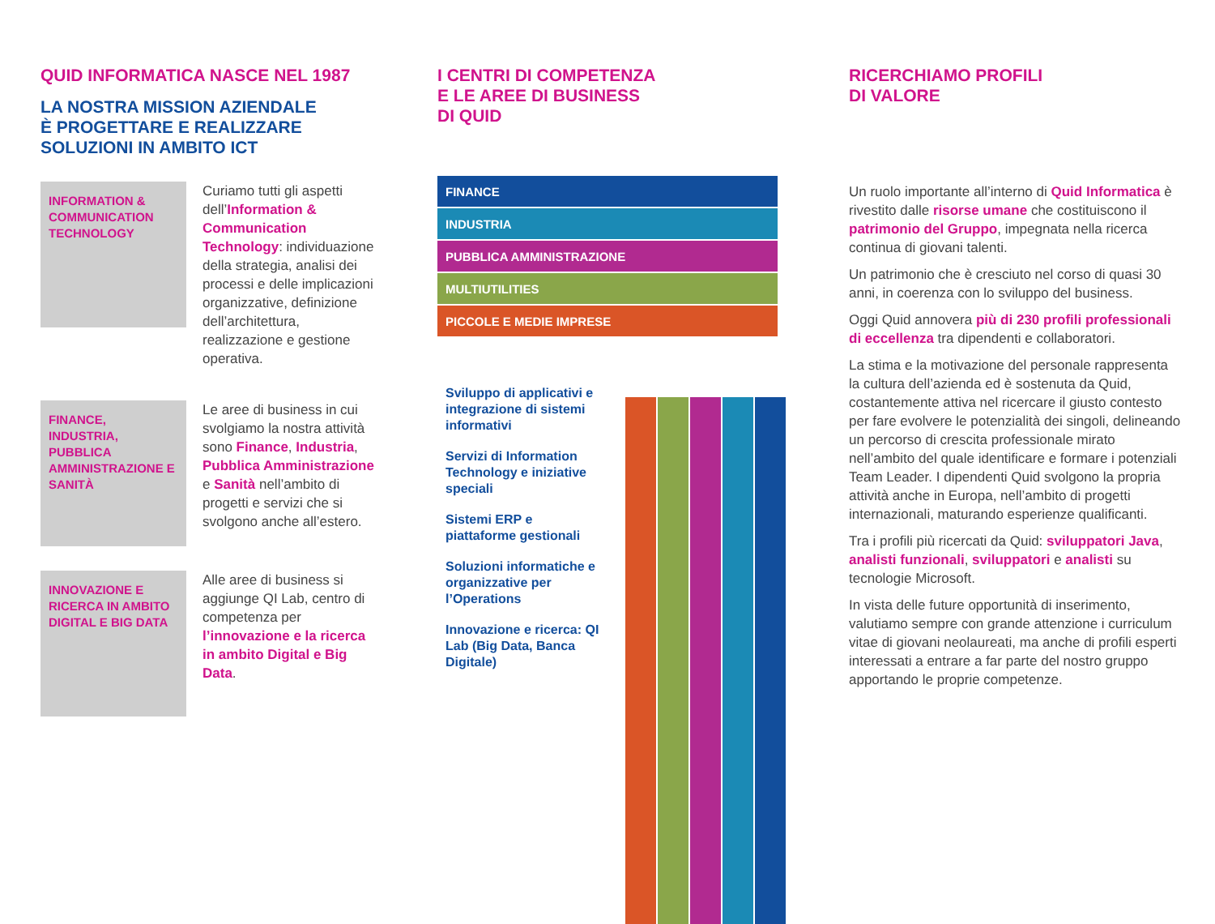QUID INFORMATICA NASCE NEL 1987
LA NOSTRA MISSION AZIENDALE
È PROGETTARE E REALIZZARE
SOLUZIONI IN AMBITO ICT
INFORMATION & COMMUNICATION TECHNOLOGY
Curiamo tutti gli aspetti dell’Information & Communication Technology: individuazione della strategia, analisi dei processi e delle implicazioni organizzative, definizione dell’architettura, realizzazione e gestione operativa.
FINANCE, INDUSTRIA, PUBBLICA AMMINISTRAZIONE E SANITÀ
Le aree di business in cui svolgiamo la nostra attività sono Finance, Industria, Pubblica Amministrazione e Sanità nell’ambito di progetti e servizi che si svolgono anche all’estero.
INNOVAZIONE E RICERCA IN AMBITO DIGITAL E BIG DATA
Alle aree di business si aggiunge QI Lab, centro di competenza per l’innovazione e la ricerca in ambito Digital e Big Data.
I CENTRI DI COMPETENZA
E LE AREE DI BUSINESS
DI QUID
FINANCE
INDUSTRIA
PUBBLICA AMMINISTRAZIONE
MULTIUTILITIES
PICCOLE E MEDIE IMPRESE
Sviluppo di applicativi e integrazione di sistemi informativi
Servizi di Information Technology e iniziative speciali
Sistemi ERP e piattaforme gestionali
Soluzioni informatiche e organizzative per l’Operations
Innovazione e ricerca: QI Lab (Big Data, Banca Digitale)
RICERCHIAMO PROFILI
DI VALORE
Un ruolo importante all’interno di Quid Informatica è rivestito dalle risorse umane che costituiscono il patrimonio del Gruppo, impegnata nella ricerca continua di giovani talenti.
Un patrimonio che è cresciuto nel corso di quasi 30 anni, in coerenza con lo sviluppo del business.
Oggi Quid annovera più di 230 profili professionali di eccellenza tra dipendenti e collaboratori.
La stima e la motivazione del personale rappresenta la cultura dell’azienda ed è sostenuta da Quid, costantemente attiva nel ricercare il giusto contesto per fare evolvere le potenzialità dei singoli, delineando un percorso di crescita professionale mirato nell’ambito del quale identificare e formare i potenziali Team Leader. I dipendenti Quid svolgono la propria attività anche in Europa, nell’ambito di progetti internazionali, maturando esperienze qualificanti.
Tra i profili più ricercati da Quid: sviluppatori Java, analisti funzionali, sviluppatori e analisti su tecnologie Microsoft.
In vista delle future opportunità di inserimento, valutiamo sempre con grande attenzione i curriculum vitae di giovani neolaureati, ma anche di profili esperti interessati a entrare a far parte del nostro gruppo apportando le proprie competenze.